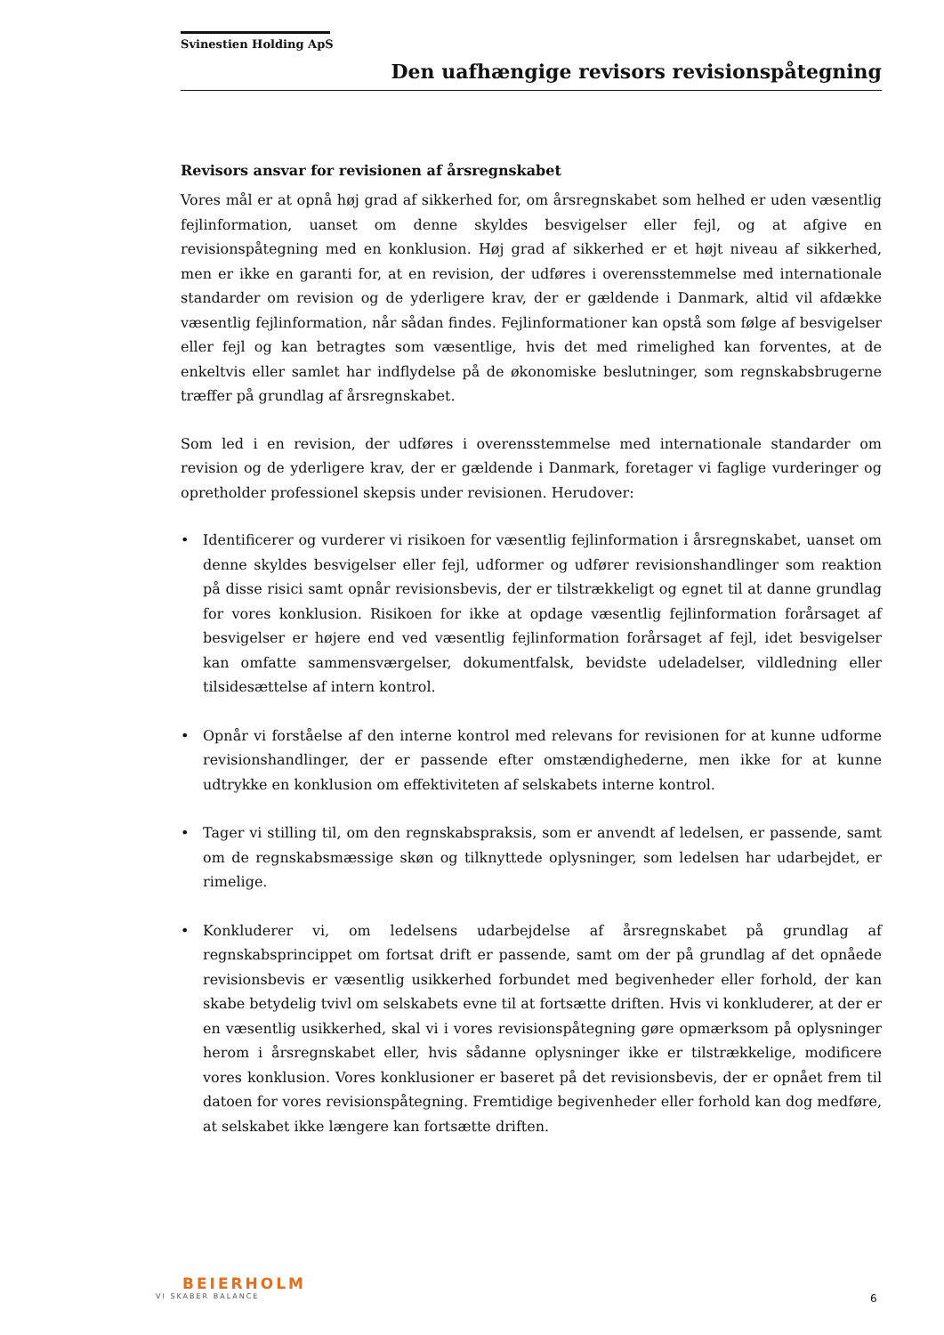Svinestien Holding ApS
Den uafhængige revisors revisionspåtegning
Revisors ansvar for revisionen af årsregnskabet
Vores mål er at opnå høj grad af sikkerhed for, om årsregnskabet som helhed er uden væsentlig fejlinformation, uanset om denne skyldes besvigelser eller fejl, og at afgive en revisionspåtegning med en konklusion. Høj grad af sikkerhed er et højt niveau af sikkerhed, men er ikke en garanti for, at en revision, der udføres i overensstemmelse med internationale standarder om revision og de yderligere krav, der er gældende i Danmark, altid vil afdække væsentlig fejlinformation, når sådan findes. Fejlinformationer kan opstå som følge af besvigelser eller fejl og kan betragtes som væsentlige, hvis det med rimelighed kan forventes, at de enkeltvis eller samlet har indflydelse på de økonomiske beslutninger, som regnskabsbrugerne træffer på grundlag af årsregnskabet.
Som led i en revision, der udføres i overensstemmelse med internationale standarder om revision og de yderligere krav, der er gældende i Danmark, foretager vi faglige vurderinger og opretholder professionel skepsis under revisionen. Herudover:
• Identificerer og vurderer vi risikoen for væsentlig fejlinformation i årsregnskabet, uanset om denne skyldes besvigelser eller fejl, udformer og udfører revisionshandlinger som reaktion på disse risici samt opnår revisionsbevis, der er tilstrækkeligt og egnet til at danne grundlag for vores konklusion. Risikoen for ikke at opdage væsentlig fejlinformation forårsaget af besvigelser er højere end ved væsentlig fejlinformation forårsaget af fejl, idet besvigelser kan omfatte sammensværgelser, dokumentfalsk, bevidste udeladelser, vildledning eller tilsidesættelse af intern kontrol.
• Opnår vi forståelse af den interne kontrol med relevans for revisionen for at kunne udforme revisionshandlinger, der er passende efter omstændighederne, men ikke for at kunne udtrykke en konklusion om effektiviteten af selskabets interne kontrol.
• Tager vi stilling til, om den regnskabspraksis, som er anvendt af ledelsen, er passende, samt om de regnskabsmæssige skøn og tilknyttede oplysninger, som ledelsen har udarbejdet, er rimelige.
• Konkluderer vi, om ledelsens udarbejdelse af årsregnskabet på grundlag af regnskabsprincippet om fortsat drift er passende, samt om der på grundlag af det opnåede revisionsbevis er væsentlig usikkerhed forbundet med begivenheder eller forhold, der kan skabe betydelig tvivl om selskabets evne til at fortsætte driften. Hvis vi konkluderer, at der er en væsentlig usikkerhed, skal vi i vores revisionspåtegning gøre opmærksom på oplysninger herom i årsregnskabet eller, hvis sådanne oplysninger ikke er tilstrækkelige, modificere vores konklusion. Vores konklusioner er baseret på det revisionsbevis, der er opnået frem til datoen for vores revisionspåtegning. Fremtidige begivenheder eller forhold kan dog medføre, at selskabet ikke længere kan fortsætte driften.
BEIERHOLM
VI SKABER BALANCE
6